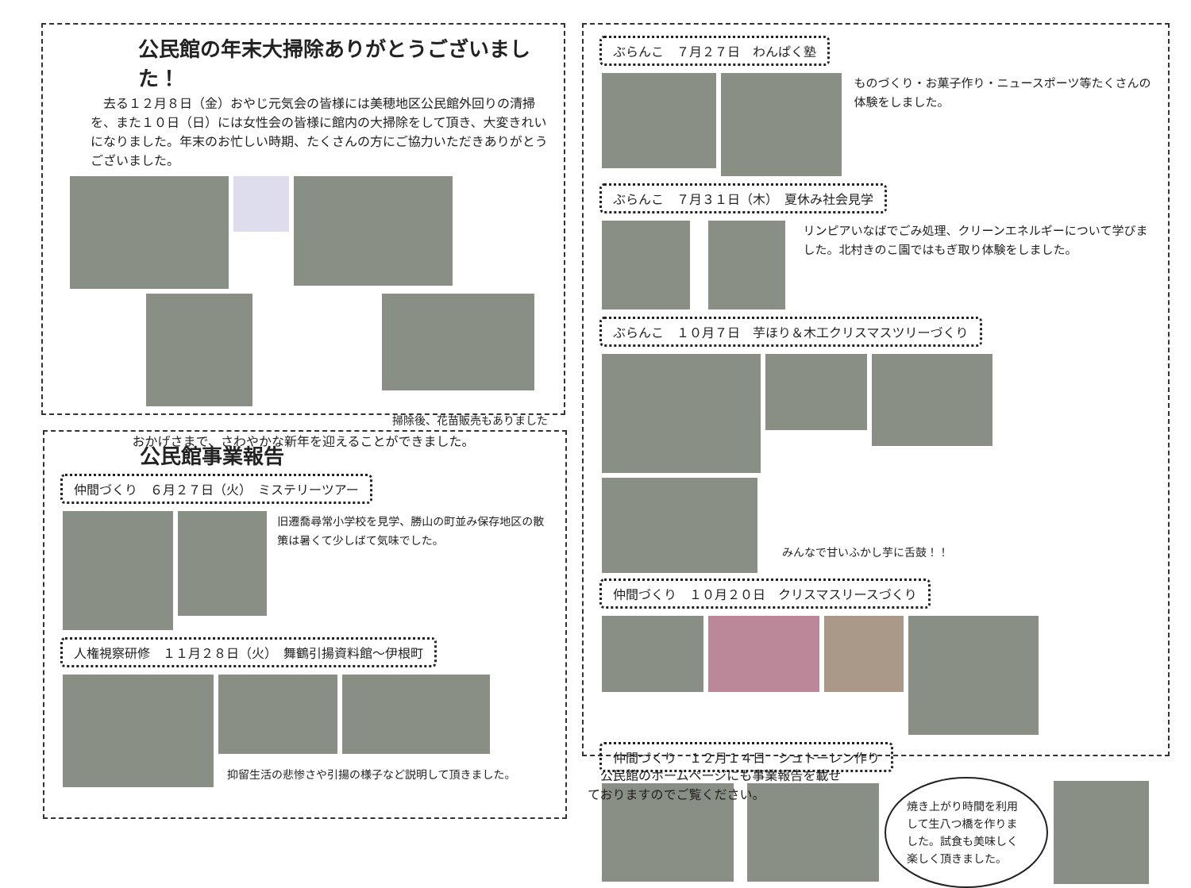公民館の年末大掃除ありがとうございました！
　去る１２月８日（金）おやじ元気会の皆様には美穂地区公民館外回りの清掃を、また１０日（日）には女性会の皆様に館内の大掃除をして頂き、大変きれいになりました。年末のお忙しい時期、たくさんの方にご協力いただきありがとうございました。
掃除後、花苗販売もありました
おかげさまで、さわやかな新年を迎えることができました。
公民館事業報告
仲間づくり　６月２７日（火）　ミステリーツアー
旧遷喬尋常小学校を見学、勝山の町並み保存地区の散策は暑くて少しばて気味でした。
人権視察研修　１１月２８日（火）　舞鶴引揚資料館～伊根町
抑留生活の悲惨さや引揚の様子など説明して頂きました。
ぶらんこ　７月２７日　わんぱく塾
ものづくり・お菓子作り・ニュースポーツ等たくさんの体験をしました。
ぶらんこ　７月３１日（木）　夏休み社会見学
リンピアいなばでごみ処理、クリーンエネルギーについて学びました。北村きのこ園ではもぎ取り体験をしました。
ぶらんこ　１０月７日　芋ほり＆木工クリスマスツリーづくり
みんなで甘いふかし芋に舌鼓！！
仲間づくり　１０月２０日　クリスマスリースづくり
仲間づくり　１２月１４日　シュトーレン作り
焼き上がり時間を利用して生八つ橋を作りました。試食も美味しく楽しく頂きました。
　公民館のホームページにも事業報告を載せておりますのでご覧ください。